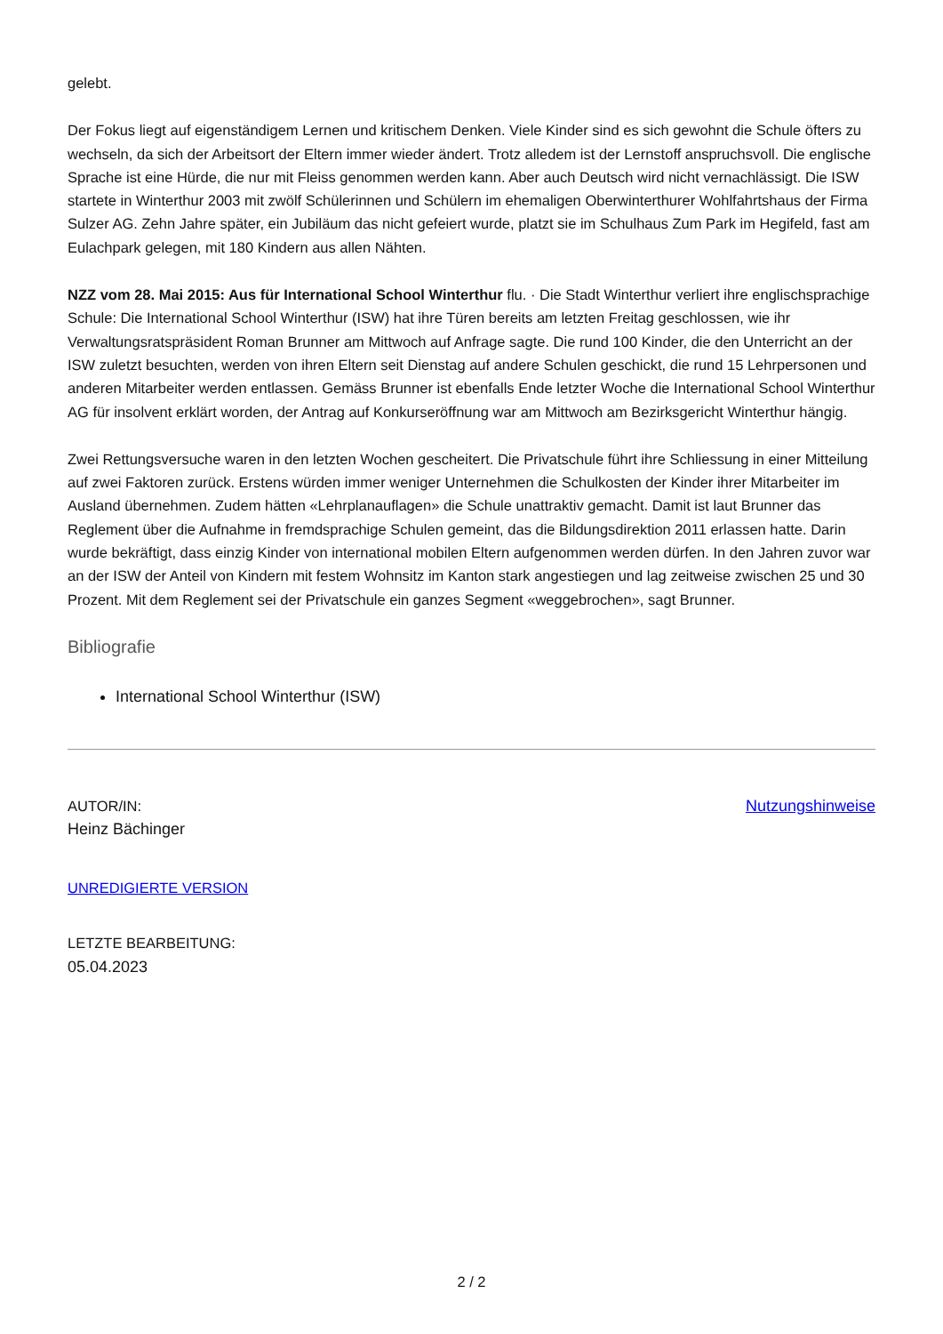gelebt.
Der Fokus liegt auf eigenständigem Lernen und kritischem Denken. Viele Kinder sind es sich gewohnt die Schule öfters zu wechseln, da sich der Arbeitsort der Eltern immer wieder ändert. Trotz alledem ist der Lernstoff anspruchsvoll. Die englische Sprache ist eine Hürde, die nur mit Fleiss genommen werden kann. Aber auch Deutsch wird nicht vernachlässigt. Die ISW startete in Winterthur 2003 mit zwölf Schülerinnen und Schülern im ehemaligen Oberwinterthurer Wohlfahrtshaus der Firma Sulzer AG. Zehn Jahre später, ein Jubiläum das nicht gefeiert wurde, platzt sie im Schulhaus Zum Park im Hegifeld, fast am Eulachpark gelegen, mit 180 Kindern aus allen Nähten.
NZZ vom 28. Mai 2015: Aus für International School Winterthur flu. · Die Stadt Winterthur verliert ihre englischsprachige Schule: Die International School Winterthur (ISW) hat ihre Türen bereits am letzten Freitag geschlossen, wie ihr Verwaltungsratspräsident Roman Brunner am Mittwoch auf Anfrage sagte. Die rund 100 Kinder, die den Unterricht an der ISW zuletzt besuchten, werden von ihren Eltern seit Dienstag auf andere Schulen geschickt, die rund 15 Lehrpersonen und anderen Mitarbeiter werden entlassen. Gemäss Brunner ist ebenfalls Ende letzter Woche die International School Winterthur AG für insolvent erklärt worden, der Antrag auf Konkurseröffnung war am Mittwoch am Bezirksgericht Winterthur hängig.
Zwei Rettungsversuche waren in den letzten Wochen gescheitert. Die Privatschule führt ihre Schliessung in einer Mitteilung auf zwei Faktoren zurück. Erstens würden immer weniger Unternehmen die Schulkosten der Kinder ihrer Mitarbeiter im Ausland übernehmen. Zudem hätten «Lehrplanauflagen» die Schule unattraktiv gemacht. Damit ist laut Brunner das Reglement über die Aufnahme in fremdsprachige Schulen gemeint, das die Bildungsdirektion 2011 erlassen hatte. Darin wurde bekräftigt, dass einzig Kinder von international mobilen Eltern aufgenommen werden dürfen. In den Jahren zuvor war an der ISW der Anteil von Kindern mit festem Wohnsitz im Kanton stark angestiegen und lag zeitweise zwischen 25 und 30 Prozent. Mit dem Reglement sei der Privatschule ein ganzes Segment «weggebrochen», sagt Brunner.
Bibliografie
International School Winterthur (ISW)
AUTOR/IN:
Heinz Bächinger
Nutzungshinweise
UNREDIGIERTE VERSION
LETZTE BEARBEITUNG:
05.04.2023
2 / 2